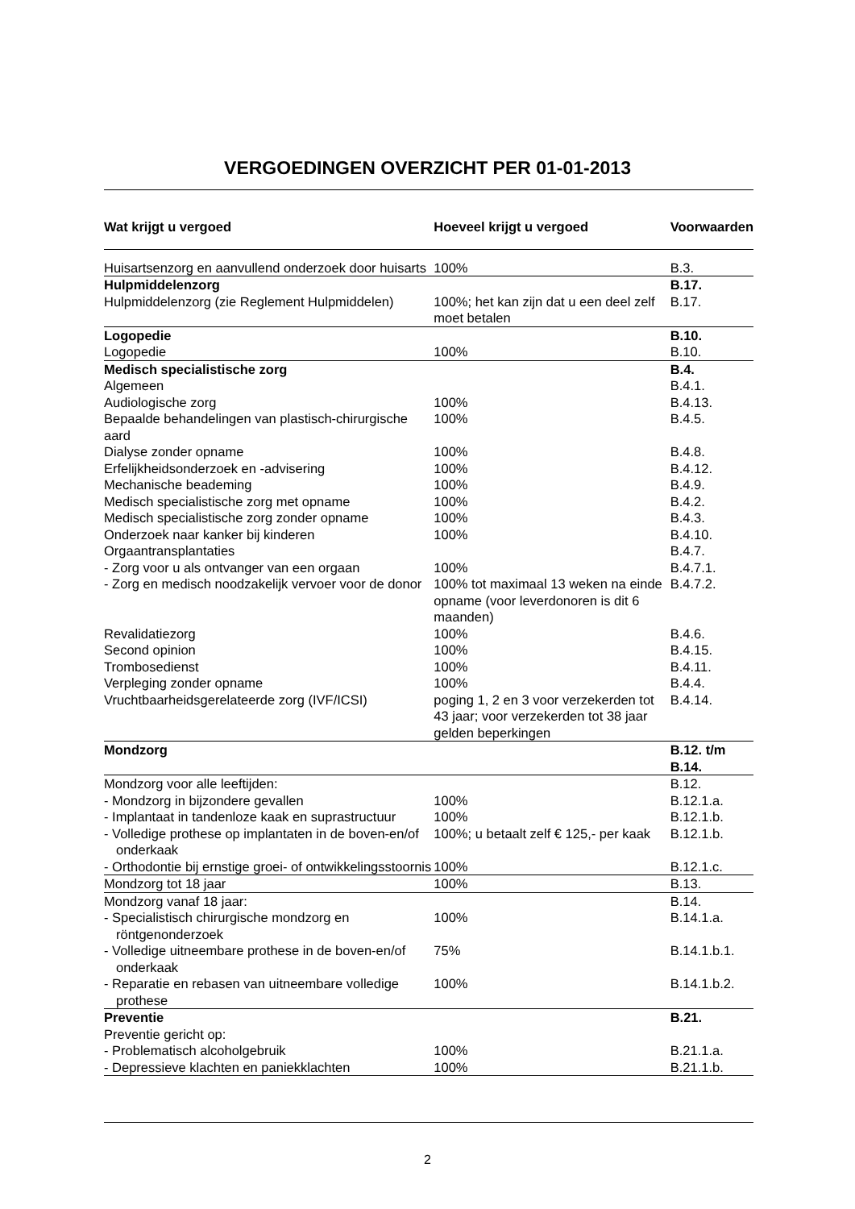VERGOEDINGEN OVERZICHT PER 01-01-2013
| Wat krijgt u vergoed | Hoeveel krijgt u vergoed | Voorwaarden |
| --- | --- | --- |
| Huisartsenzorg en aanvullend onderzoek door huisarts | 100% | B.3. |
| Hulpmiddelenzorg | | B.17. |
| Hulpmiddelenzorg (zie Reglement Hulpmiddelen) | 100%; het kan zijn dat u een deel zelf moet betalen | B.17. |
| Logopedie | | B.10. |
| Logopedie | 100% | B.10. |
| Medisch specialistische zorg | | B.4. |
| Algemeen | | B.4.1. |
| Audiologische zorg | 100% | B.4.13. |
| Bepaalde behandelingen van plastisch-chirurgische aard | 100% | B.4.5. |
| Dialyse zonder opname | 100% | B.4.8. |
| Erfelijkheidsonderzoek en -advisering | 100% | B.4.12. |
| Mechanische beademing | 100% | B.4.9. |
| Medisch specialistische zorg met opname | 100% | B.4.2. |
| Medisch specialistische zorg zonder opname | 100% | B.4.3. |
| Onderzoek naar kanker bij kinderen | 100% | B.4.10. |
| Orgaantransplantaties | | B.4.7. |
| - Zorg voor u als ontvanger van een orgaan | 100% | B.4.7.1. |
| - Zorg en medisch noodzakelijk vervoer voor de donor | 100% tot maximaal 13 weken na einde opname (voor leverdonoren is dit 6 maanden) | B.4.7.2. |
| Revalidatiezorg | 100% | B.4.6. |
| Second opinion | 100% | B.4.15. |
| Trombosedienst | 100% | B.4.11. |
| Verpleging zonder opname | 100% | B.4.4. |
| Vruchtbaarheidsgerelateerde zorg (IVF/ICSI) | poging 1, 2 en 3 voor verzekerden tot 43 jaar; voor verzekerden tot 38 jaar gelden beperkingen | B.4.14. |
| Mondzorg | | B.12. t/m B.14. |
| Mondzorg voor alle leeftijden: | | B.12. |
| - Mondzorg in bijzondere gevallen | 100% | B.12.1.a. |
| - Implantaat in tandenloze kaak en suprastructuur | 100% | B.12.1.b. |
| - Volledige prothese op implantaten in de boven-en/of onderkaak | 100%; u betaalt zelf € 125,- per kaak | B.12.1.b. |
| - Orthodontie bij ernstige groei- of ontwikkelingsstoornis | 100% | B.12.1.c. |
| Mondzorg tot 18 jaar | 100% | B.13. |
| Mondzorg vanaf 18 jaar: | | B.14. |
| - Specialistisch chirurgische mondzorg en röntgenonderzoek | 100% | B.14.1.a. |
| - Volledige uitneembare prothese in de boven-en/of onderkaak | 75% | B.14.1.b.1. |
| - Reparatie en rebasen van uitneembare volledige prothese | 100% | B.14.1.b.2. |
| Preventie | | B.21. |
| Preventie gericht op: | | |
| - Problematisch alcoholgebruik | 100% | B.21.1.a. |
| - Depressieve klachten en paniekklachten | 100% | B.21.1.b. |
2